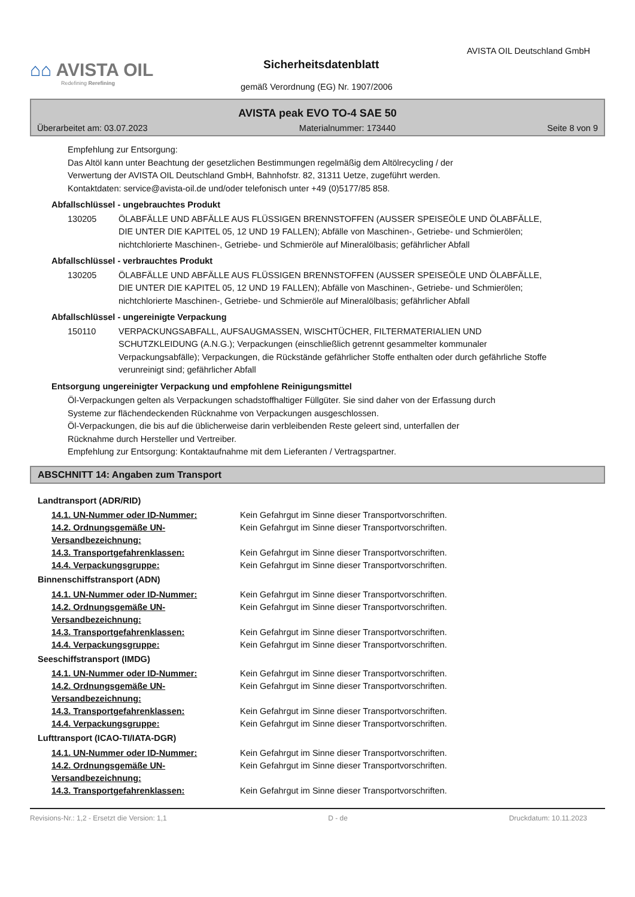⌂⌂ AVISTA OIL
Redefining Rerefining
AVISTA OIL Deutschland GmbH
Sicherheitsdatenblatt
gemäß Verordnung (EG) Nr. 1907/2006
AVISTA peak EVO TO-4 SAE 50
Überarbeitet am: 03.07.2023 Materialnummer: 173440 Seite 8 von 9
Empfehlung zur Entsorgung:
Das Altöl kann unter Beachtung der gesetzlichen Bestimmungen regelmäßig dem Altölrecycling / der
Verwertung der AVISTA OIL Deutschland GmbH, Bahnhofstr. 82, 31311 Uetze, zugeführt werden.
Kontaktdaten: service@avista-oil.de und/oder telefonisch unter +49 (0)5177/85 858.
Abfallschlüssel - ungebrauchtes Produkt
130205 ÖLABFÄLLE UND ABFÄLLE AUS FLÜSSIGEN BRENNSTOFFEN (AUSSER SPEISEÖLE UND ÖLABFÄLLE, DIE UNTER DIE KAPITEL 05, 12 UND 19 FALLEN); Abfälle von Maschinen-, Getriebe- und Schmierölen; nichtchlorierte Maschinen-, Getriebe- und Schmieröle auf Mineralölbasis; gefährlicher Abfall
Abfallschlüssel - verbrauchtes Produkt
130205 ÖLABFÄLLE UND ABFÄLLE AUS FLÜSSIGEN BRENNSTOFFEN (AUSSER SPEISEÖLE UND ÖLABFÄLLE, DIE UNTER DIE KAPITEL 05, 12 UND 19 FALLEN); Abfälle von Maschinen-, Getriebe- und Schmierölen; nichtchlorierte Maschinen-, Getriebe- und Schmieröle auf Mineralölbasis; gefährlicher Abfall
Abfallschlüssel - ungereinigte Verpackung
150110 VERPACKUNGSABFALL, AUFSAUGMASSEN, WISCHTÜCHER, FILTERMATERIALIEN UND SCHUTZKLEIDUNG (A.N.G.); Verpackungen (einschließlich getrennt gesammelter kommunaler Verpackungsabfälle); Verpackungen, die Rückstände gefährlicher Stoffe enthalten oder durch gefährliche Stoffe verunreinigt sind; gefährlicher Abfall
Entsorgung ungereinigter Verpackung und empfohlene Reinigungsmittel
Öl-Verpackungen gelten als Verpackungen schadstoffhaltiger Füllgüter. Sie sind daher von der Erfassung durch
Systeme zur flächendeckenden Rücknahme von Verpackungen ausgeschlossen.
Öl-Verpackungen, die bis auf die üblicherweise darin verbleibenden Reste geleert sind, unterfallen der
Rücknahme durch Hersteller und Vertreiber.
Empfehlung zur Entsorgung: Kontaktaufnahme mit dem Lieferanten / Vertragspartner.
ABSCHNITT 14: Angaben zum Transport
Landtransport (ADR/RID)
14.1. UN-Nummer oder ID-Nummer: Kein Gefahrgut im Sinne dieser Transportvorschriften.
14.2. Ordnungsgemäße UN-Versandbezeichnung: Kein Gefahrgut im Sinne dieser Transportvorschriften.
14.3. Transportgefahrenklassen: Kein Gefahrgut im Sinne dieser Transportvorschriften.
14.4. Verpackungsgruppe: Kein Gefahrgut im Sinne dieser Transportvorschriften.
Binnenschiffstransport (ADN)
14.1. UN-Nummer oder ID-Nummer: Kein Gefahrgut im Sinne dieser Transportvorschriften.
14.2. Ordnungsgemäße UN-Versandbezeichnung: Kein Gefahrgut im Sinne dieser Transportvorschriften.
14.3. Transportgefahrenklassen: Kein Gefahrgut im Sinne dieser Transportvorschriften.
14.4. Verpackungsgruppe: Kein Gefahrgut im Sinne dieser Transportvorschriften.
Seeschiffstransport (IMDG)
14.1. UN-Nummer oder ID-Nummer: Kein Gefahrgut im Sinne dieser Transportvorschriften.
14.2. Ordnungsgemäße UN-Versandbezeichnung: Kein Gefahrgut im Sinne dieser Transportvorschriften.
14.3. Transportgefahrenklassen: Kein Gefahrgut im Sinne dieser Transportvorschriften.
14.4. Verpackungsgruppe: Kein Gefahrgut im Sinne dieser Transportvorschriften.
Lufttransport (ICAO-TI/IATA-DGR)
14.1. UN-Nummer oder ID-Nummer: Kein Gefahrgut im Sinne dieser Transportvorschriften.
14.2. Ordnungsgemäße UN-Versandbezeichnung: Kein Gefahrgut im Sinne dieser Transportvorschriften.
14.3. Transportgefahrenklassen: Kein Gefahrgut im Sinne dieser Transportvorschriften.
Revisions-Nr.: 1,2 - Ersetzt die Version: 1,1 D - de Druckdatum: 10.11.2023